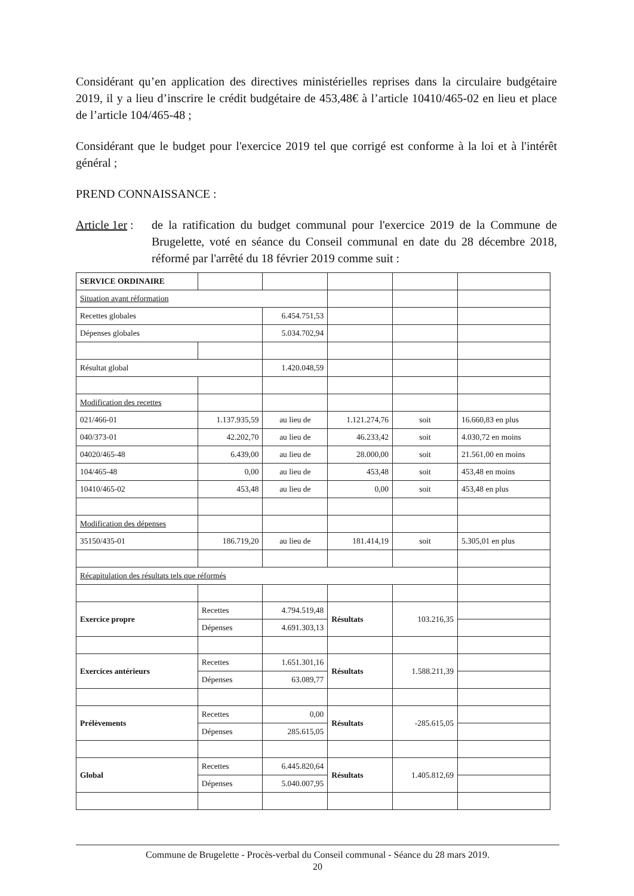Considérant qu’en application des directives ministérielles reprises dans la circulaire budgétaire 2019, il y a lieu d’inscrire le crédit budgétaire de 453,48€ à l’article 10410/465-02 en lieu et place de l’article 104/465-48 ;
Considérant que le budget pour l'exercice 2019 tel que corrigé est conforme à la loi et à l'intérêt général ;
PREND CONNAISSANCE :
Article 1er :
de la ratification du budget communal pour l'exercice 2019 de la Commune de Brugelette, voté en séance du Conseil communal en date du 28 décembre 2018, réformé par l'arrêté du 18 février 2019 comme suit :
| SERVICE ORDINAIRE | | | | | |
| Situation avant réformation | | | | | |
| Recettes globales | | 6.454.751,53 | | | |
| Dépenses globales | | 5.034.702,94 | | | |
| Résultat global | | 1.420.048,59 | | | |
| Modification des recettes | | | | | |
| 021/466-01 | 1.137.935,59 | au lieu de | 1.121.274,76 | soit | 16.660,83 en plus |
| 040/373-01 | 42.202,70 | au lieu de | 46.233,42 | soit | 4.030,72 en moins |
| 04020/465-48 | 6.439,00 | au lieu de | 28.000,00 | soit | 21.561,00 en moins |
| 104/465-48 | 0,00 | au lieu de | 453,48 | soit | 453,48 en moins |
| 10410/465-02 | 453,48 | au lieu de | 0,00 | soit | 453,48 en plus |
| Modification des dépenses | | | | | |
| 35150/435-01 | 186.719,20 | au lieu de | 181.414,19 | soit | 5.305,01 en plus |
| Récapitulation des résultats tels que réformés | | | | | |
| Exercice propre | Recettes | 4.794.519,48 | Résultats | 103.216,35 | |
| | Dépenses | 4.691.303,13 | | | |
| Exercices antérieurs | Recettes | 1.651.301,16 | Résultats | 1.588.211,39 | |
| | Dépenses | 63.089,77 | | | |
| Prélèvements | Recettes | 0,00 | Résultats | -285.615,05 | |
| | Dépenses | 285.615,05 | | | |
| Global | Recettes | 6.445.820,64 | Résultats | 1.405.812,69 | |
| | Dépenses | 5.040.007,95 | | | |
Commune de Brugelette - Procès-verbal du Conseil communal - Séance du 28 mars 2019.
20